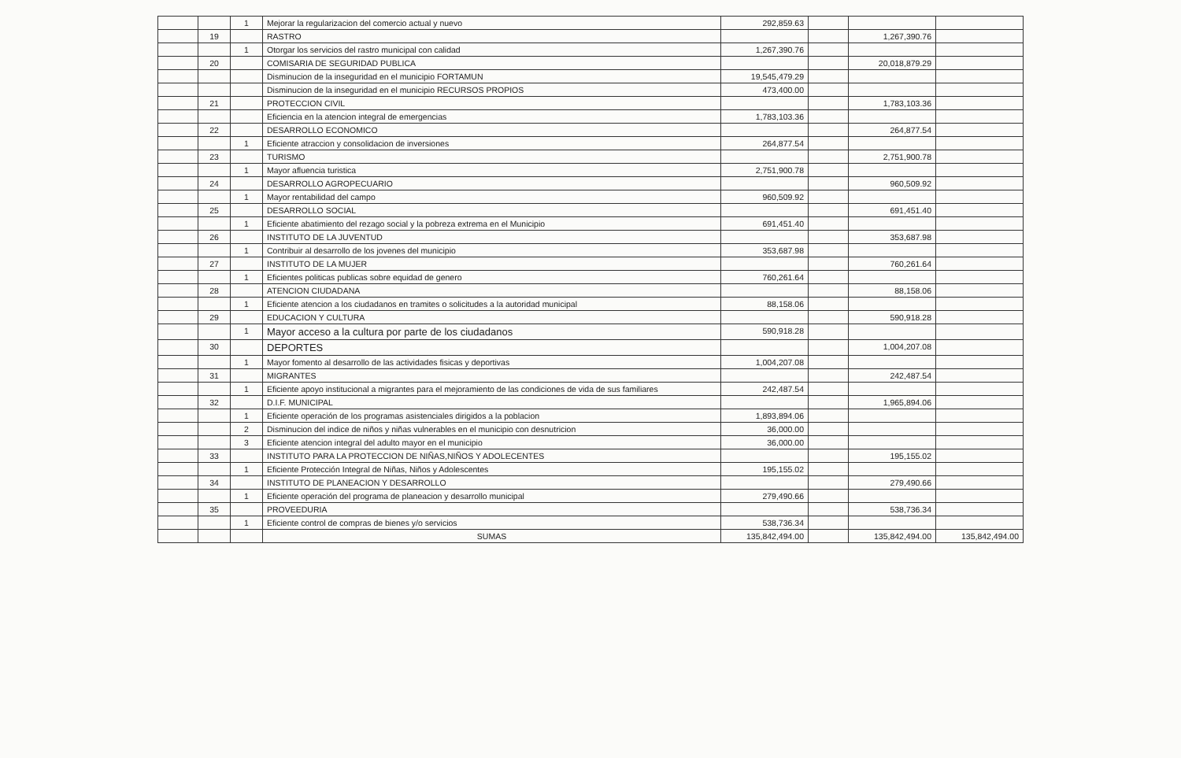| | | 1 | Mejorar la regularizacion del comercio actual y nuevo | 292,859.63 | | | |
| | 19 | | RASTRO | | | 1,267,390.76 | |
| | | 1 | Otorgar los servicios del rastro municipal con calidad | 1,267,390.76 | | | |
| | 20 | | COMISARIA DE SEGURIDAD PUBLICA | | | 20,018,879.29 | |
| | | | Disminucion de la inseguridad en el municipio FORTAMUN | 19,545,479.29 | | | |
| | | | Disminucion de la inseguridad en el municipio RECURSOS PROPIOS | 473,400.00 | | | |
| | 21 | | PROTECCION CIVIL | | | 1,783,103.36 | |
| | | | Eficiencia en la atencion integral de emergencias | 1,783,103.36 | | | |
| | 22 | | DESARROLLO ECONOMICO | | | 264,877.54 | |
| | | 1 | Eficiente atraccion y consolidacion de inversiones | 264,877.54 | | | |
| | 23 | | TURISMO | | | 2,751,900.78 | |
| | | 1 | Mayor afluencia turistica | 2,751,900.78 | | | |
| | 24 | | DESARROLLO AGROPECUARIO | | | 960,509.92 | |
| | | 1 | Mayor rentabilidad del campo | 960,509.92 | | | |
| | 25 | | DESARROLLO SOCIAL | | | 691,451.40 | |
| | | 1 | Eficiente abatimiento del rezago social y la pobreza extrema en el Municipio | 691,451.40 | | | |
| | 26 | | INSTITUTO DE LA JUVENTUD | | | 353,687.98 | |
| | | 1 | Contribuir al desarrollo de los jovenes del municipio | 353,687.98 | | | |
| | 27 | | INSTITUTO DE LA MUJER | | | 760,261.64 | |
| | | 1 | Eficientes politicas publicas sobre equidad de genero | 760,261.64 | | | |
| | 28 | | ATENCION CIUDADANA | | | 88,158.06 | |
| | | 1 | Eficiente atencion a los ciudadanos en tramites o solicitudes a la autoridad municipal | 88,158.06 | | | |
| | 29 | | EDUCACION Y CULTURA | | | 590,918.28 | |
| | | 1 | Mayor acceso a la cultura por parte de los ciudadanos | 590,918.28 | | | |
| | 30 | | DEPORTES | | | 1,004,207.08 | |
| | | 1 | Mayor fomento al desarrollo de las actividades fisicas y deportivas | 1,004,207.08 | | | |
| | 31 | | MIGRANTES | | | 242,487.54 | |
| | | 1 | Eficiente apoyo institucional a migrantes para el mejoramiento de las condiciones de vida de sus familiares | 242,487.54 | | | |
| | 32 | | D.I.F. MUNICIPAL | | | 1,965,894.06 | |
| | | 1 | Eficiente operación de los programas asistenciales dirigidos a la poblacion | 1,893,894.06 | | | |
| | | 2 | Disminucion del indice de niños y niñas vulnerables en el municipio con desnutricion | 36,000.00 | | | |
| | | 3 | Eficiente atencion integral del adulto mayor en el municipio | 36,000.00 | | | |
| | 33 | | INSTITUTO PARA LA PROTECCION DE NIÑAS,NIÑOS Y ADOLECENTES | | | 195,155.02 | |
| | | 1 | Eficiente Protección Integral de Niñas, Niños y Adolescentes | 195,155.02 | | | |
| | 34 | | INSTITUTO DE PLANEACION Y DESARROLLO | | | 279,490.66 | |
| | | 1 | Eficiente operación del programa de planeacion y desarrollo municipal | 279,490.66 | | | |
| | 35 | | PROVEEDURIA | | | 538,736.34 | |
| | | 1 | Eficiente control de compras de bienes y/o servicios | 538,736.34 | | | |
| | | | SUMAS | 135,842,494.00 | | 135,842,494.00 | 135,842,494.00 |